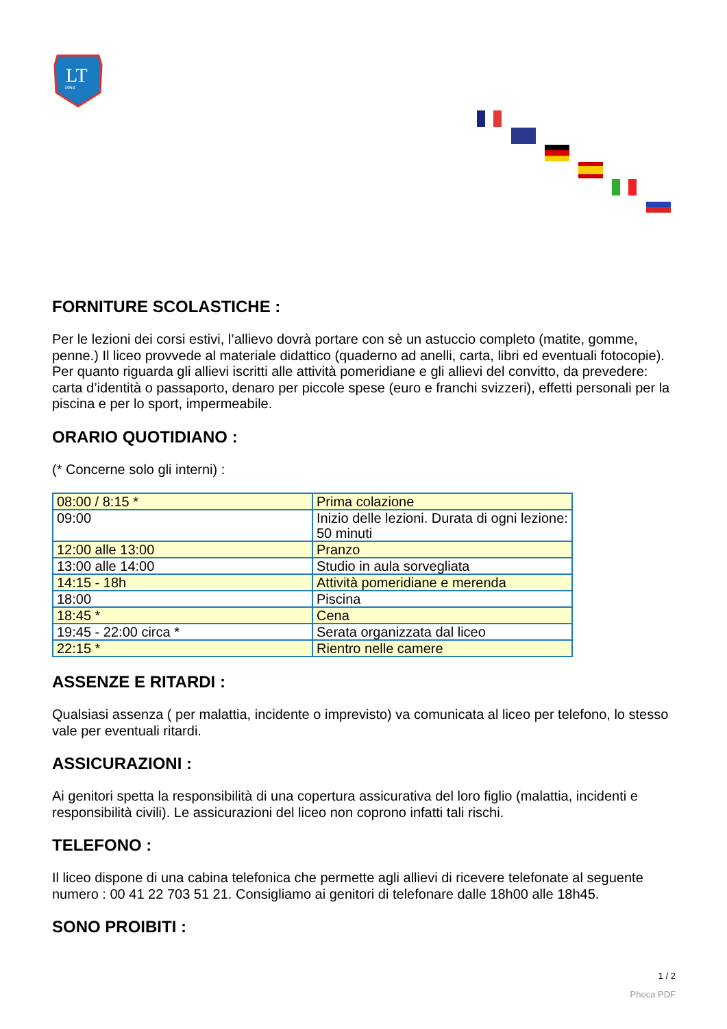LT
1954
FORNITURE SCOLASTICHE :
Per le lezioni dei corsi estivi, l’allievo dovrà portare con sè un astuccio completo (matite, gomme, penne.) Il liceo provvede al materiale didattico (quaderno ad anelli, carta, libri ed eventuali fotocopie).
Per quanto riguarda gli allievi iscritti alle attività pomeridiane e gli allievi del convitto, da prevedere: carta d’identità o passaporto, denaro per piccole spese (euro e franchi svizzeri), effetti personali per la piscina e per lo sport, impermeabile.
ORARIO QUOTIDIANO :
(* Concerne solo gli interni) :
| 08:00 / 8:15 * | Prima colazione |
| 09:00 | Inizio delle lezioni. Durata di ogni lezione: 50 minuti |
| 12:00 alle 13:00 | Pranzo |
| 13:00 alle 14:00 | Studio in aula sorvegliata |
| 14:15 - 18h | Attività pomeridiane e merenda |
| 18:00 | Piscina |
| 18:45 * | Cena |
| 19:45 - 22:00 circa * | Serata organizzata dal liceo |
| 22:15 * | Rientro nelle camere |
ASSENZE E RITARDI :
Qualsiasi assenza ( per malattia, incidente o imprevisto) va comunicata al liceo per telefono, lo stesso vale per eventuali ritardi.
ASSICURAZIONI :
Ai genitori spetta la responsibilità di una copertura assicurativa del loro figlio (malattia, incidenti e responsibilità civili). Le assicurazioni del liceo non coprono infatti tali rischi.
TELEFONO :
Il liceo dispone di una cabina telefonica che permette agli allievi di ricevere telefonate al seguente numero : 00 41 22 703 51 21. Consigliamo ai genitori di telefonare dalle 18h00 alle 18h45.
SONO PROIBITI :
1 / 2
Phoca PDF